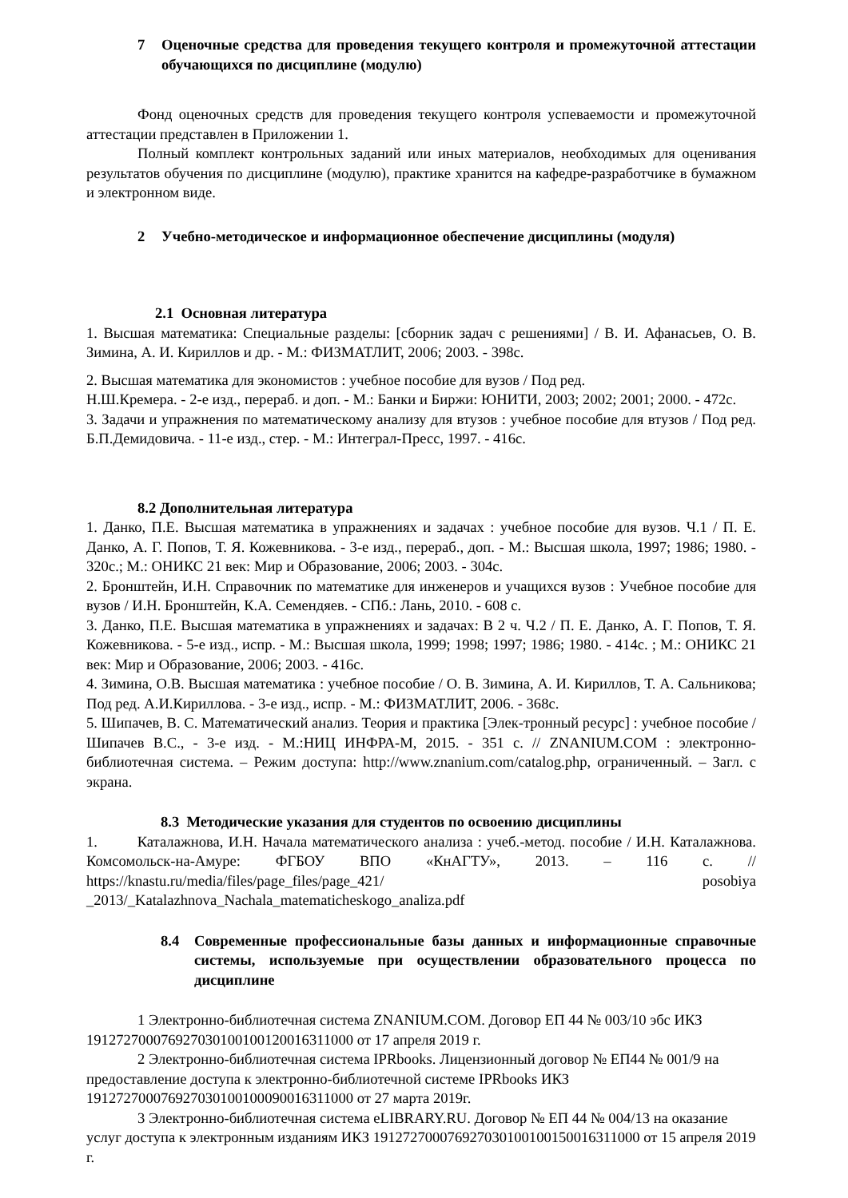7 Оценочные средства для проведения текущего контроля и промежуточной аттестации обучающихся по дисциплине (модулю)
Фонд оценочных средств для проведения текущего контроля успеваемости и промежуточной аттестации представлен в Приложении 1.
Полный комплект контрольных заданий или иных материалов, необходимых для оценивания результатов обучения по дисциплине (модулю), практике хранится на кафедре-разработчике в бумажном и электронном виде.
2 Учебно-методическое и информационное обеспечение дисциплины (модуля)
2.1 Основная литература
1. Высшая математика: Специальные разделы: [сборник задач с решениями] / В. И. Афанасьев, О. В. Зимина, А. И. Кириллов и др. - М.: ФИЗМАТЛИТ, 2006; 2003. - 398с.
2. Высшая математика для экономистов : учебное пособие для вузов / Под ред.
Н.Ш.Кремера. - 2-е изд., перераб. и доп. - М.: Банки и Биржи: ЮНИТИ, 2003; 2002; 2001; 2000. - 472с.
3. Задачи и упражнения по математическому анализу для втузов : учебное пособие для втузов / Под ред. Б.П.Демидовича. - 11-е изд., стер. - М.: Интеграл-Пресс, 1997. - 416с.
8.2 Дополнительная литература
1. Данко, П.Е. Высшая математика в упражнениях и задачах : учебное пособие для вузов. Ч.1 / П. Е. Данко, А. Г. Попов, Т. Я. Кожевникова. - 3-е изд., перераб., доп. - М.: Высшая школа, 1997; 1986; 1980. - 320с.; М.: ОНИКС 21 век: Мир и Образование, 2006; 2003. - 304с.
2. Бронштейн, И.Н. Справочник по математике для инженеров и учащихся вузов : Учебное пособие для вузов / И.Н. Бронштейн, К.А. Семендяев. - СПб.: Лань, 2010. - 608 с.
3. Данко, П.Е. Высшая математика в упражнениях и задачах: В 2 ч. Ч.2 / П. Е. Данко, А. Г. Попов, Т. Я. Кожевникова. - 5-е изд., испр. - М.: Высшая школа, 1999; 1998; 1997; 1986; 1980. - 414с. ; М.: ОНИКС 21 век: Мир и Образование, 2006; 2003. - 416с.
4. Зимина, О.В. Высшая математика : учебное пособие / О. В. Зимина, А. И. Кириллов, Т. А. Сальникова; Под ред. А.И.Кириллова. - 3-е изд., испр. - М.: ФИЗМАТЛИТ, 2006. - 368с.
5. Шипачев, В. С. Математический анализ. Теория и практика [Элек-тронный ресурс] : учебное пособие / Шипачев В.С., - 3-е изд. - М.:НИЦ ИНФРА-М, 2015. - 351 с. // ZNANIUM.COM : электронно-библиотечная система. – Режим доступа: http://www.znanium.com/catalog.php, ограниченный. – Загл. с экрана.
8.3 Методические указания для студентов по освоению дисциплины
1. Каталажнова, И.Н. Начала математического анализа : учеб.-метод. пособие / И.Н. Каталажнова. Комсомольск-на-Амуре: ФГБОУ ВПО «КнАГТУ», 2013. – 116 с. // https://knastu.ru/media/files/page_files/page_421/ posobiya _2013/_Katalazhnova_Nachala_matematicheskogo_analiza.pdf
8.4 Современные профессиональные базы данных и информационные справочные системы, используемые при осуществлении образовательного процесса по дисциплине
1 Электронно-библиотечная система ZNANIUM.COM. Договор ЕП 44 № 003/10 эбс ИКЗ 191272700076927030100100120016311000 от 17 апреля 2019 г.
2 Электронно-библиотечная система IPRbooks. Лицензионный договор № ЕП44 № 001/9 на предоставление доступа к электронно-библиотечной системе IPRbooks ИКЗ 191272700076927030100100090016311000 от 27 марта 2019г.
3 Электронно-библиотечная система eLIBRARY.RU. Договор № ЕП 44 № 004/13 на оказание услуг доступа к электронным изданиям ИКЗ 191272700076927030100100150016311000 от 15 апреля 2019 г.